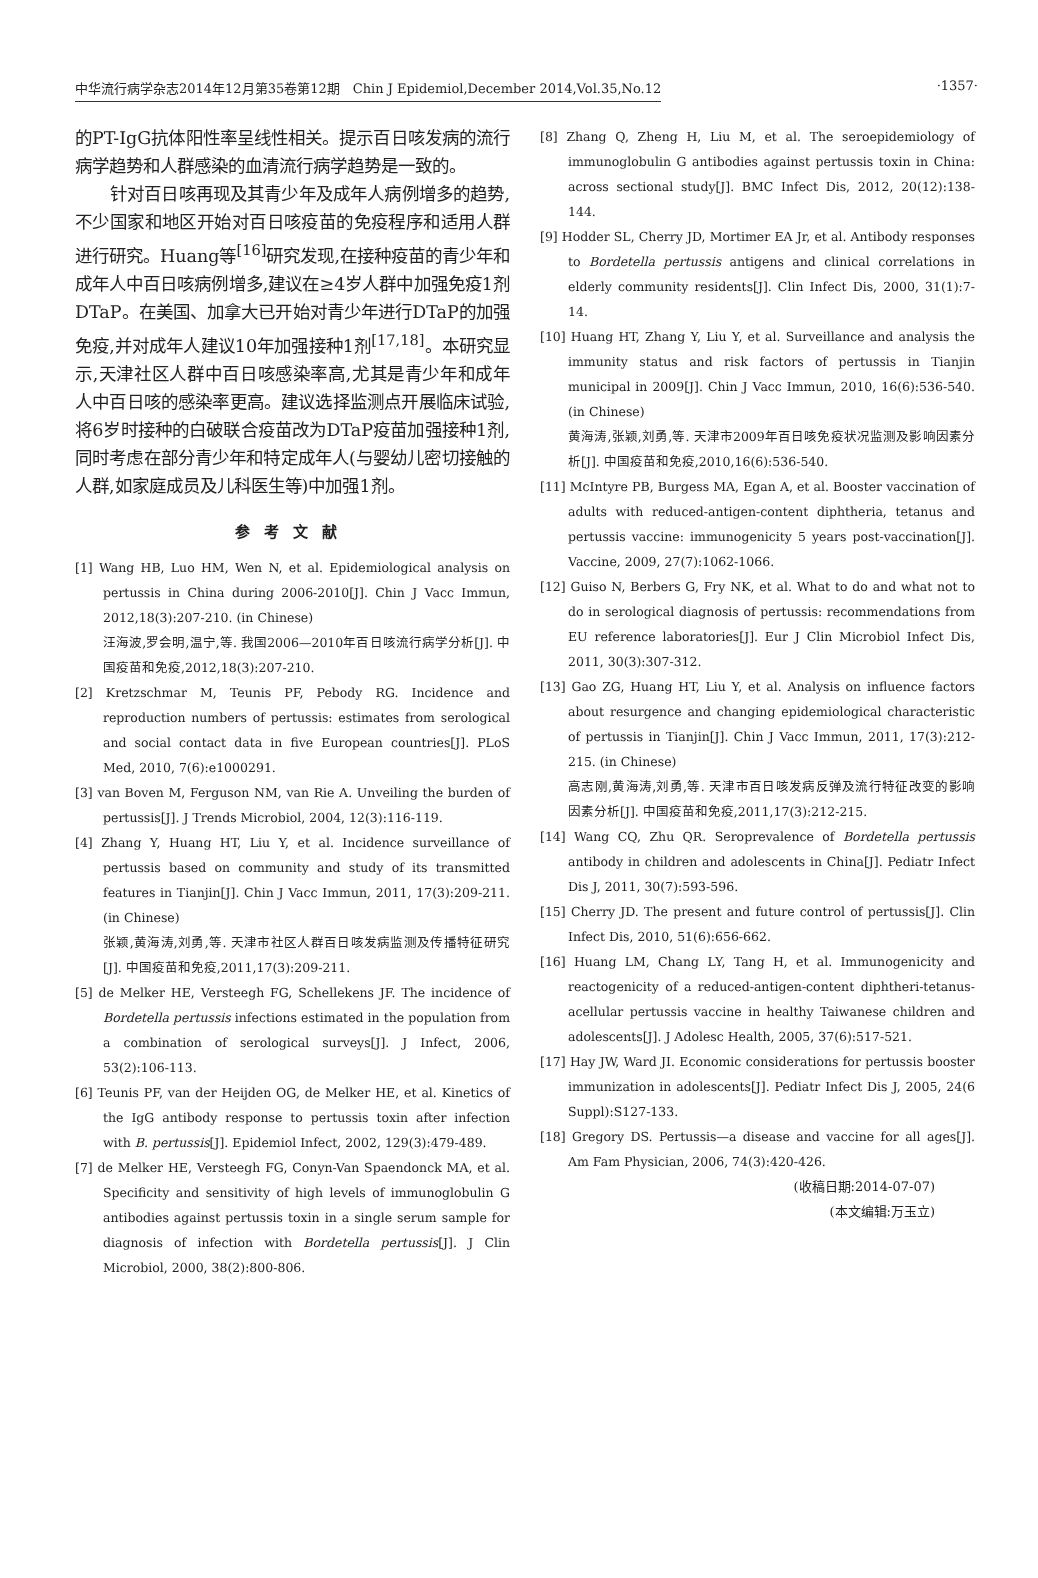中华流行病学杂志2014年12月第35卷第12期　Chin J Epidemiol,December 2014,Vol.35,No.12 ·1357·
的PT-IgG抗体阳性率呈线性相关。提示百日咳发病的流行病学趋势和人群感染的血清流行病学趋势是一致的。
针对百日咳再现及其青少年及成年人病例增多的趋势,不少国家和地区开始对百日咳疫苗的免疫程序和适用人群进行研究。Huang等<sup>[16]</sup>研究发现,在接种疫苗的青少年和成年人中百日咳病例增多,建议在≥4岁人群中加强免疫1剂DTaP。在美国、加拿大已开始对青少年进行DTaP的加强免疫,并对成年人建议10年加强接种1剂<sup>[17,18]</sup>。本研究显示,天津社区人群中百日咳感染率高,尤其是青少年和成年人中百日咳的感染率更高。建议选择监测点开展临床试验,将6岁时接种的白破联合疫苗改为DTaP疫苗加强接种1剂,同时考虑在部分青少年和特定成年人(与婴幼儿密切接触的人群,如家庭成员及儿科医生等)中加强1剂。
参考文献
[1] Wang HB, Luo HM, Wen N, et al. Epidemiological analysis on pertussis in China during 2006-2010[J]. Chin J Vacc Immun, 2012,18(3):207-210. (in Chinese)
汪海波,罗会明,温宁,等. 我国2006—2010年百日咳流行病学分析[J]. 中国疫苗和免疫,2012,18(3):207-210.
[2] Kretzschmar M, Teunis PF, Pebody RG. Incidence and reproduction numbers of pertussis: estimates from serological and social contact data in five European countries[J]. PLoS Med, 2010, 7(6):e1000291.
[3] van Boven M, Ferguson NM, van Rie A. Unveiling the burden of pertussis[J]. J Trends Microbiol, 2004, 12(3):116-119.
[4] Zhang Y, Huang HT, Liu Y, et al. Incidence surveillance of pertussis based on community and study of its transmitted features in Tianjin[J]. Chin J Vacc Immun, 2011, 17(3):209-211. (in Chinese)
张颖,黄海涛,刘勇,等. 天津市社区人群百日咳发病监测及传播特征研究[J]. 中国疫苗和免疫,2011,17(3):209-211.
[5] de Melker HE, Versteegh FG, Schellekens JF. The incidence of Bordetella pertussis infections estimated in the population from a combination of serological surveys[J]. J Infect, 2006, 53(2):106-113.
[6] Teunis PF, van der Heijden OG, de Melker HE, et al. Kinetics of the IgG antibody response to pertussis toxin after infection with B. pertussis[J]. Epidemiol Infect, 2002, 129(3):479-489.
[7] de Melker HE, Versteegh FG, Conyn-Van Spaendonck MA, et al. Specificity and sensitivity of high levels of immunoglobulin G antibodies against pertussis toxin in a single serum sample for diagnosis of infection with Bordetella pertussis[J]. J Clin Microbiol, 2000, 38(2):800-806.
[8] Zhang Q, Zheng H, Liu M, et al. The seroepidemiology of immunoglobulin G antibodies against pertussis toxin in China: across sectional study[J]. BMC Infect Dis, 2012, 20(12):138-144.
[9] Hodder SL, Cherry JD, Mortimer EA Jr, et al. Antibody responses to Bordetella pertussis antigens and clinical correlations in elderly community residents[J]. Clin Infect Dis, 2000, 31(1):7-14.
[10] Huang HT, Zhang Y, Liu Y, et al. Surveillance and analysis the immunity status and risk factors of pertussis in Tianjin municipal in 2009[J]. Chin J Vacc Immun, 2010, 16(6):536-540. (in Chinese)
黄海涛,张颖,刘勇,等. 天津市2009年百日咳免疫状况监测及影响因素分析[J]. 中国疫苗和免疫,2010,16(6):536-540.
[11] McIntyre PB, Burgess MA, Egan A, et al. Booster vaccination of adults with reduced-antigen-content diphtheria, tetanus and pertussis vaccine: immunogenicity 5 years post-vaccination[J]. Vaccine, 2009, 27(7):1062-1066.
[12] Guiso N, Berbers G, Fry NK, et al. What to do and what not to do in serological diagnosis of pertussis: recommendations from EU reference laboratories[J]. Eur J Clin Microbiol Infect Dis, 2011, 30(3):307-312.
[13] Gao ZG, Huang HT, Liu Y, et al. Analysis on influence factors about resurgence and changing epidemiological characteristic of pertussis in Tianjin[J]. Chin J Vacc Immun, 2011, 17(3):212-215. (in Chinese)
高志刚,黄海涛,刘勇,等. 天津市百日咳发病反弹及流行特征改变的影响因素分析[J]. 中国疫苗和免疫,2011,17(3):212-215.
[14] Wang CQ, Zhu QR. Seroprevalence of Bordetella pertussis antibody in children and adolescents in China[J]. Pediatr Infect Dis J, 2011, 30(7):593-596.
[15] Cherry JD. The present and future control of pertussis[J]. Clin Infect Dis, 2010, 51(6):656-662.
[16] Huang LM, Chang LY, Tang H, et al. Immunogenicity and reactogenicity of a reduced-antigen-content diphtheri-tetanus-acellular pertussis vaccine in healthy Taiwanese children and adolescents[J]. J Adolesc Health, 2005, 37(6):517-521.
[17] Hay JW, Ward JI. Economic considerations for pertussis booster immunization in adolescents[J]. Pediatr Infect Dis J, 2005, 24(6 Suppl):S127-133.
[18] Gregory DS. Pertussis—a disease and vaccine for all ages[J]. Am Fam Physician, 2006, 74(3):420-426.
(收稿日期:2014-07-07)
(本文编辑:万玉立)